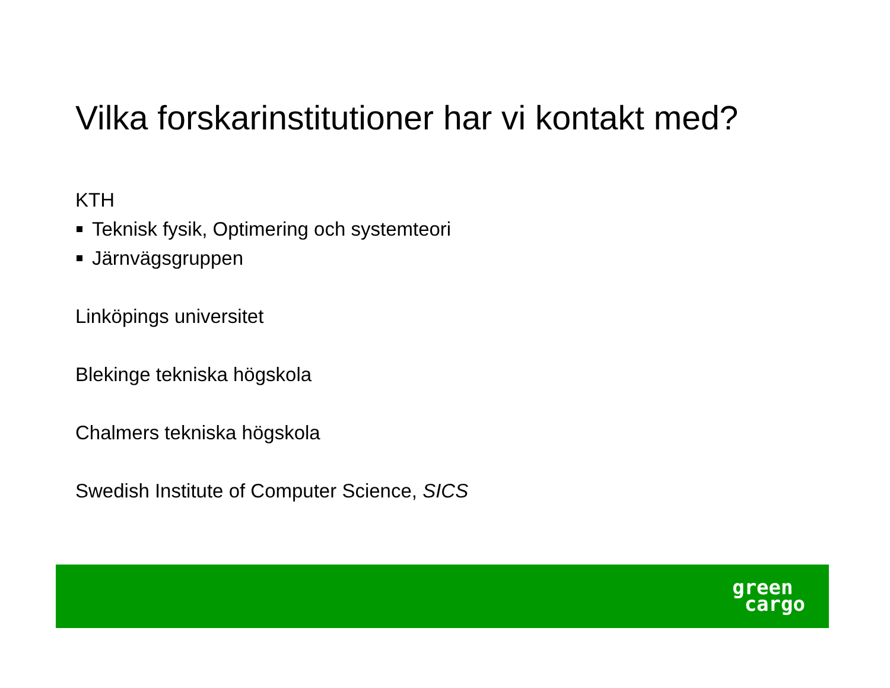Vilka forskarinstitutioner har vi kontakt med?
KTH
Teknisk fysik, Optimering och systemteori
Järnvägsgruppen
Linköpings universitet
Blekinge tekniska högskola
Chalmers tekniska högskola
Swedish Institute of Computer Science, SICS
green
cargo